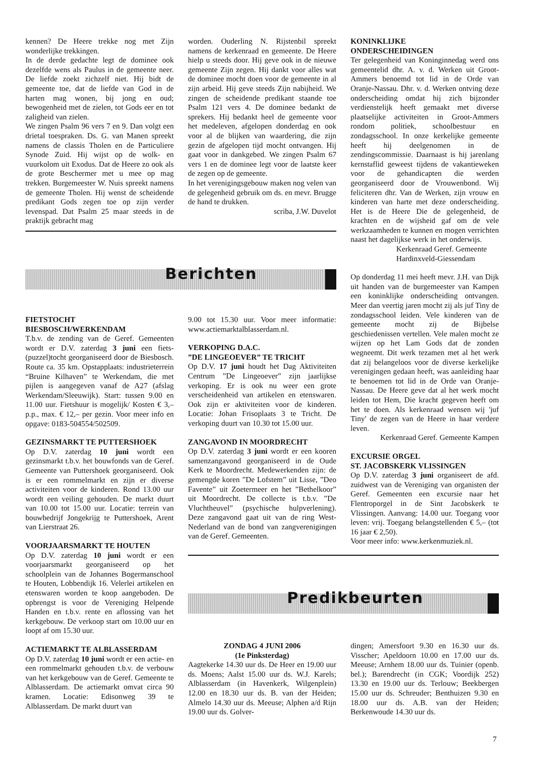kennen? De Heere trekke nog met Zijn wonderlijke trekkingen.
In de derde gedachte legt de dominee ook dezelfde wens als Paulus in de gemeente neer. De liefde zoekt zichzelf niet. Hij bidt de gemeente toe, dat de liefde van God in de harten mag wonen, bij jong en oud; bewogenheid met de zielen, tot Gods eer en tot zaligheid van zielen.
We zingen Psalm 96 vers 7 en 9. Dan volgt een drietal toespraken. Ds. G. van Manen spreekt namens de classis Tholen en de Particuliere Synode Zuid. Hij wijst op de wolk- en vuurkolom uit Exodus. Dat de Heere zo ook als de grote Beschermer met u mee op mag trekken. Burgemeester W. Nuis spreekt namens de gemeente Tholen. Hij wenst de scheidende predikant Gods zegen toe op zijn verder levenspad. Dat Psalm 25 maar steeds in de praktijk gebracht mag
worden. Ouderling N. Rijstenbil spreekt namens de kerkenraad en gemeente. De Heere hielp u steeds door. Hij geve ook in de nieuwe gemeente Zijn zegen. Hij dankt voor alles wat de dominee mocht doen voor de gemeente in al zijn arbeid. Hij geve steeds Zijn nabijheid. We zingen de scheidende predikant staande toe Psalm 121 vers 4. De dominee bedankt de sprekers. Hij bedankt heel de gemeente voor het medeleven, afgelopen donderdag en ook voor al de blijken van waardering, die zijn gezin de afgelopen tijd mocht ontvangen. Hij gaat voor in dankgebed. We zingen Psalm 67 vers 1 en de dominee legt voor de laatste keer de zegen op de gemeente.
In het verenigingsgebouw maken nog velen van de gelegenheid gebruik om ds. en mevr. Brugge de hand te drukken.
scriba, J.W. Duvelot
Berichten
KONINKLIJKE
ONDERSCHEIDINGEN
Ter gelegenheid van Koninginnedag werd ons gemeentelid dhr. A. v. d. Werken uit Groot-Ammers benoemd tot lid in de Orde van Oranje-Nassau. Dhr. v. d. Werken ontving deze onderscheiding omdat hij zich bijzonder verdienstelijk heeft gemaakt met diverse plaatselijke activiteiten in Groot-Ammers rondom politiek, schoolbestuur en zondagsschool. In onze kerkelijke gemeente heeft hij deelgenomen in de zendingscommissie. Daarnaast is hij jarenlang kernstaflid geweest tijdens de vakantieweken voor de gehandicapten die werden georganiseerd door de Vrouwenbond. Wij feliciteren dhr. Van de Werken, zijn vrouw en kinderen van harte met deze onderscheiding. Het is de Heere Die de gelegenheid, de krachten en de wijsheid gaf om de vele werkzaamheden te kunnen en mogen verrichten naast het dagelijkse werk in het onderwijs.
Kerkenraad Geref. Gemeente
Hardinxveld-Giessendam
Op donderdag 11 mei heeft mevr. J.H. van Dijk uit handen van de burgemeester van Kampen een koninklijke onderscheiding ontvangen. Meer dan veertig jaren mocht zij als juf Tiny de zondagsschool leiden. Vele kinderen van de gemeente mocht zij de Bijbelse geschiedenissen vertellen. Vele malen mocht ze wijzen op het Lam Gods dat de zonden wegneemt. Dit werk tezamen met al het werk dat zij belangeloos voor de diverse kerkelijke verenigingen gedaan heeft, was aanleiding haar te benoemen tot lid in de Orde van Oranje-Nassau. De Heere geve dat al het werk mocht leiden tot Hem, Die kracht gegeven heeft om het te doen. Als kerkenraad wensen wij 'juf Tiny' de zegen van de Heere in haar verdere leven.
Kerkenraad Geref. Gemeente Kampen
EXCURSIE ORGEL
ST. JACOBSKERK VLISSINGEN
Op D.V. zaterdag 3 juni organiseert de afd. zuidwest van de Vereniging van organisten der Geref. Gemeenten een excursie naar het Flentroporgel in de Sint Jacobskerk te Vlissingen. Aanvang: 14.00 uur. Toegang voor leven: vrij. Toegang belangstellenden € 5,– (tot 16 jaar € 2,50).
Voor meer info: www.kerkenmuziek.nl.
FIETSTOCHT
BIESBOSCH/WERKENDAM
T.b.v. de zending van de Geref. Gemeenten wordt er D.V. zaterdag 3 juni een fiets-(puzzel)tocht georganiseerd door de Biesbosch. Route ca. 35 km. Opstapplaats: industrieterrein “Bruine Kilhaven” te Werkendam, die met pijlen is aangegeven vanaf de A27 (afslag Werkendam/Sleeuwijk). Start: tussen 9.00 en 11.00 uur. Fietshuur is mogelijk/ Kosten € 3,– p.p., max. € 12,– per gezin. Voor meer info en opgave: 0183-504554/502509.
GEZINSMARKT TE PUTTERSHOEK
Op D.V. zaterdag 10 juni wordt een gezinsmarkt t.b.v. het bouwfonds van de Geref. Gemeente van Puttershoek georganiseerd. Ook is er een rommelmarkt en zijn er diverse activiteiten voor de kinderen. Rond 13.00 uur wordt een veiling gehouden. De markt duurt van 10.00 tot 15.00 uur. Locatie: terrein van bouwbedrijf Jongekrijg te Puttershoek, Arent van Lierstraat 26.
VOORJAARSMARKT TE HOUTEN
Op D.V. zaterdag 10 juni wordt er een voorjaarsmarkt georganiseerd op het schoolplein van de Johannes Bogermanschool te Houten, Lobbendijk 16. Velerlei artikelen en etenswaren worden te koop aangeboden. De opbrengst is voor de Vereniging Helpende Handen en t.b.v. rente en aflossing van het kerkgebouw. De verkoop start om 10.00 uur en loopt af om 15.30 uur.
ACTIEMARKT TE ALBLASSERDAM
Op D.V. zaterdag 10 juni wordt er een actie- en een rommelmarkt gehouden t.b.v. de verbouw van het kerkgebouw van de Geref. Gemeente te Alblasserdam. De actiemarkt omvat circa 90 kramen. Locatie: Edisonweg 39 te Alblasserdam. De markt duurt van
9.00 tot 15.30 uur. Voor meer informatie: www.actiemarktalblasserdam.nl.
VERKOPING D.A.C.
”DE LINGEOEVER” TE TRICHT
Op D.V. 17 juni houdt het Dag Aktiviteiten Centrum ”De Lingeoever” zijn jaarlijkse verkoping. Er is ook nu weer een grote verscheidenheid van artikelen en etenswaren. Ook zijn er aktiviteiten voor de kinderen. Locatie: Johan Frisoplaats 3 te Tricht. De verkoping duurt van 10.30 tot 15.00 uur.
ZANGAVOND IN MOORDRECHT
Op D.V. zaterdag 3 juni wordt er een kooren samenzangavond georganiseerd in de Oude Kerk te Moordrecht. Medewerkenden zijn: de gemengde koren ”De Lofstem” uit Lisse, ”Deo Favente” uit Zoetermeer en het ”Bethelkoor” uit Moordrecht. De collecte is t.b.v. ”De Vluchtheuvel” (psychische hulpverlening). Deze zangavond gaat uit van de ring West-Nederland van de bond van zangverenigingen van de Geref. Gemeenten.
Predikbeurten
ZONDAG 4 JUNI 2006
(1e Pinksterdag)
Aagtekerke 14.30 uur ds. De Heer en 19.00 uur ds. Moens; Aalst 15.00 uur ds. W.J. Karels; Alblasserdam (in Havenkerk, Wilgenplein) 12.00 en 18.30 uur ds. B. van der Heiden; Almelo 14.30 uur ds. Meeuse; Alphen a/d Rijn 19.00 uur ds. Golver-
dingen; Amersfoort 9.30 en 16.30 uur ds. Visscher; Apeldoorn 10.00 en 17.00 uur ds. Meeuse; Arnhem 18.00 uur ds. Tuinier (openb. bel.); Barendrecht (in CGK; Voordijk 252) 13.30 en 19.00 uur ds. Terlouw; Beekbergen 15.00 uur ds. Schreuder; Benthuizen 9.30 en 18.00 uur ds. A.B. van der Heiden; Berkenwoude 14.30 uur ds.
7